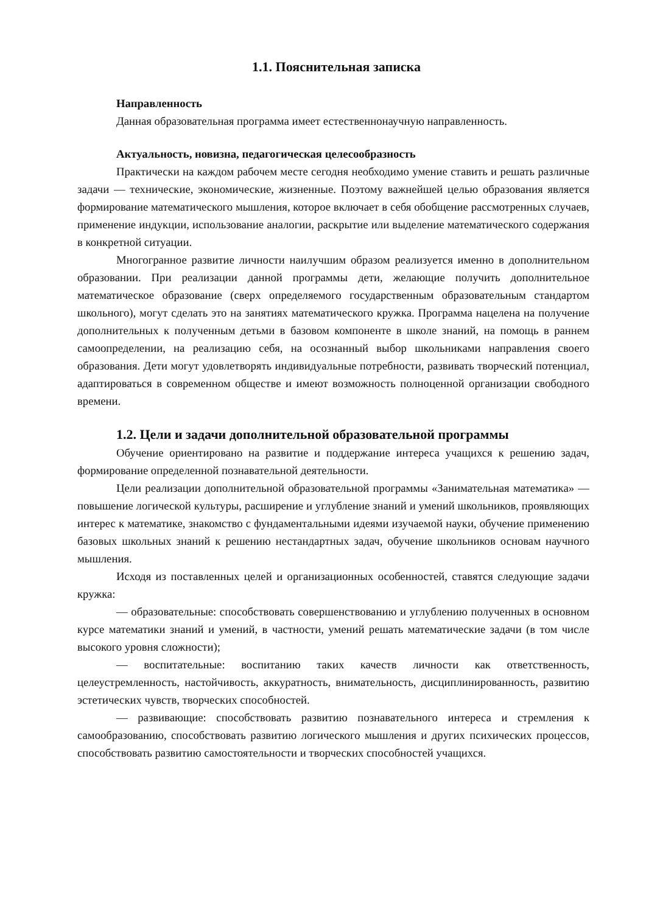1.1. Пояснительная записка
Направленность
Данная образовательная программа имеет естественнонаучную направленность.
Актуальность, новизна, педагогическая целесообразность
Практически на каждом рабочем месте сегодня необходимо умение ставить и решать различные задачи — технические, экономические, жизненные. Поэтому важнейшей целью образования является формирование математического мышления, которое включает в себя обобщение рассмотренных случаев, применение индукции, использование аналогии, раскрытие или выделение математического содержания в конкретной ситуации.
Многогранное развитие личности наилучшим образом реализуется именно в дополнительном образовании. При реализации данной программы дети, желающие получить дополнительное математическое образование (сверх определяемого государственным образовательным стандартом школьного), могут сделать это на занятиях математического кружка. Программа нацелена на получение дополнительных к полученным детьми в базовом компоненте в школе знаний, на помощь в раннем самоопределении, на реализацию себя, на осознанный выбор школьниками направления своего образования. Дети могут удовлетворять индивидуальные потребности, развивать творческий потенциал, адаптироваться в современном обществе и имеют возможность полноценной организации свободного времени.
1.2. Цели и задачи дополнительной образовательной программы
Обучение ориентировано на развитие и поддержание интереса учащихся к решению задач, формирование определенной познавательной деятельности.
Цели реализации дополнительной образовательной программы «Занимательная математика» — повышение логической культуры, расширение и углубление знаний и умений школьников, проявляющих интерес к математике, знакомство с фундаментальными идеями изучаемой науки, обучение применению базовых школьных знаний к решению нестандартных задач, обучение школьников основам научного мышления.
Исходя из поставленных целей и организационных особенностей, ставятся следующие задачи кружка:
— образовательные: способствовать совершенствованию и углублению полученных в основном курсе математики знаний и умений, в частности, умений решать математические задачи (в том числе высокого уровня сложности);
— воспитательные: воспитанию таких качеств личности как ответственность, целеустремленность, настойчивость, аккуратность, внимательность, дисциплинированность, развитию эстетических чувств, творческих способностей.
— развивающие: способствовать развитию познавательного интереса и стремления к самообразованию, способствовать развитию логического мышления и других психических процессов, способствовать развитию самостоятельности и творческих способностей учащихся.